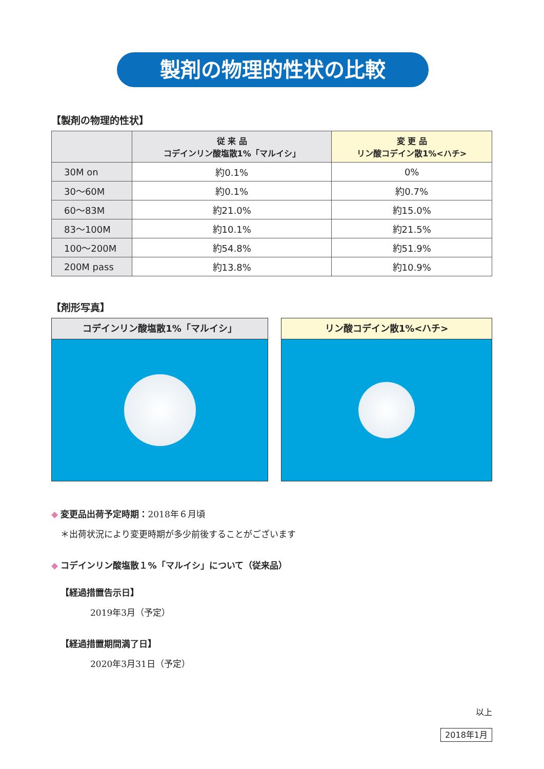製剤の物理的性状の比較
【製剤の物理的性状】
| | 従 来 品 コデインリン酸塩散1%「マルイシ」 | 変 更 品 リン酸コデイン散1%<ハチ> |
| --- | --- | --- |
| 30M on | 約0.1% | 0% |
| 30〜60M | 約0.1% | 約0.7% |
| 60〜83M | 約21.0% | 約15.0% |
| 83〜100M | 約10.1% | 約21.5% |
| 100〜200M | 約54.8% | 約51.9% |
| 200M pass | 約13.8% | 約10.9% |
【剤形写真】
コデインリン酸塩散1%「マルイシ」 リン酸コデイン散1%<ハチ>
◆ 変更品出荷予定時期：2018年６月頃
＊出荷状況により変更時期が多少前後することがございます
◆ コデインリン酸塩散１%「マルイシ」について（従来品）
【経過措置告示日】
2019年3月（予定）
【経過措置期間満了日】
2020年3月31日（予定）
以上
2018年1月